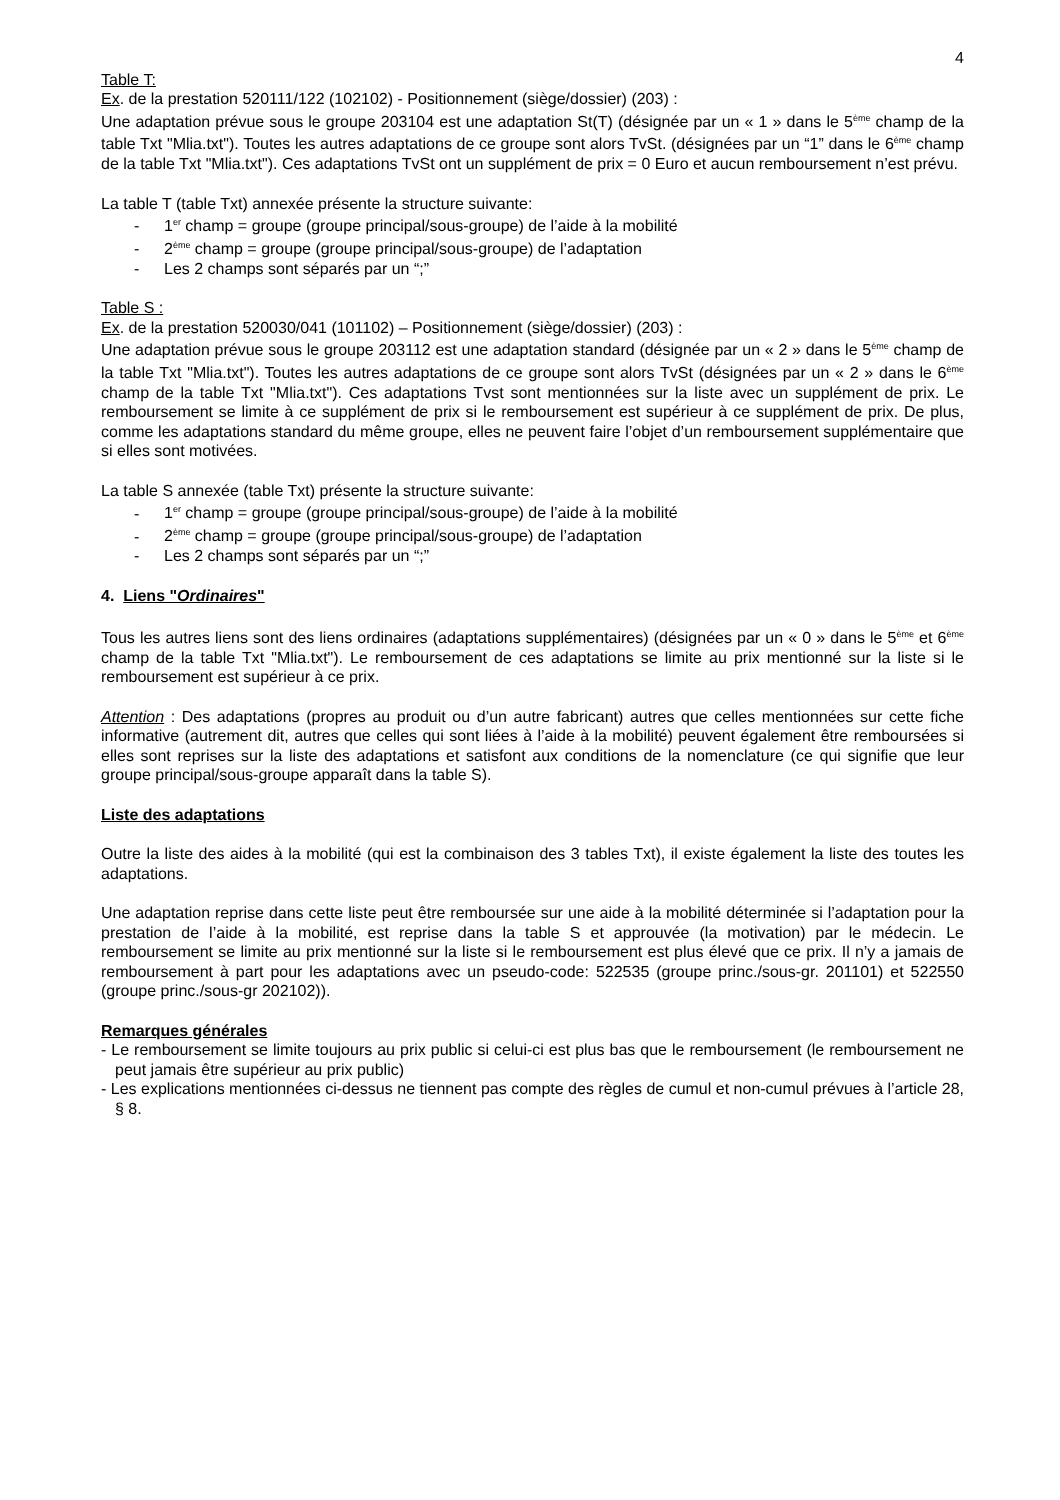4
Table T:
Ex. de la prestation 520111/122 (102102) - Positionnement (siège/dossier) (203) :
Une adaptation prévue sous le groupe 203104 est une adaptation St(T) (désignée par un « 1 » dans le 5<sup>ème</sup> champ de la table Txt "Mlia.txt"). Toutes les autres adaptations de ce groupe sont alors TvSt. (désignées par un “1” dans le 6<sup>ème</sup> champ de la table Txt "Mlia.txt"). Ces adaptations TvSt ont un supplément de prix = 0 Euro et aucun remboursement n’est prévu.
La table T (table Txt) annexée présente la structure suivante:
- 1<sup>er</sup> champ = groupe (groupe principal/sous-groupe) de l’aide à la mobilité
- 2<sup>ème</sup> champ = groupe (groupe principal/sous-groupe) de l’adaptation
- Les 2 champs sont séparés par un “;”
Table S :
Ex. de la prestation 520030/041 (101102) – Positionnement (siège/dossier) (203) :
Une adaptation prévue sous le groupe 203112 est une adaptation standard (désignée par un « 2 » dans le 5<sup>ème</sup> champ de la table Txt "Mlia.txt"). Toutes les autres adaptations de ce groupe sont alors TvSt (désignées par un « 2 » dans le 6<sup>ème</sup> champ de la table Txt "Mlia.txt"). Ces adaptations Tvst sont mentionnées sur la liste avec un supplément de prix. Le remboursement se limite à ce supplément de prix si le remboursement est supérieur à ce supplément de prix. De plus, comme les adaptations standard du même groupe, elles ne peuvent faire l’objet d’un remboursement supplémentaire que si elles sont motivées.
La table S annexée (table Txt) présente la structure suivante:
- 1<sup>er</sup> champ = groupe (groupe principal/sous-groupe) de l’aide à la mobilité
- 2<sup>ème</sup> champ = groupe (groupe principal/sous-groupe) de l’adaptation
- Les 2 champs sont séparés par un “;”
4. Liens "Ordinaires"
Tous les autres liens sont des liens ordinaires (adaptations supplémentaires) (désignées par un « 0 » dans le 5<sup>ème</sup> et 6<sup>ème</sup> champ de la table Txt "Mlia.txt"). Le remboursement de ces adaptations se limite au prix mentionné sur la liste si le remboursement est supérieur à ce prix.
Attention : Des adaptations (propres au produit ou d’un autre fabricant) autres que celles mentionnées sur cette fiche informative (autrement dit, autres que celles qui sont liées à l’aide à la mobilité) peuvent également être remboursées si elles sont reprises sur la liste des adaptations et satisfont aux conditions de la nomenclature (ce qui signifie que leur groupe principal/sous-groupe apparaît dans la table S).
Liste des adaptations
Outre la liste des aides à la mobilité (qui est la combinaison des 3 tables Txt), il existe également la liste des toutes les adaptations.
Une adaptation reprise dans cette liste peut être remboursée sur une aide à la mobilité déterminée si l’adaptation pour la prestation de l’aide à la mobilité, est reprise dans la table S et approuvée (la motivation) par le médecin. Le remboursement se limite au prix mentionné sur la liste si le remboursement est plus élevé que ce prix. Il n’y a jamais de remboursement à part pour les adaptations avec un pseudo-code: 522535 (groupe princ./sous-gr. 201101) et 522550 (groupe princ./sous-gr 202102)).
Remarques générales
- Le remboursement se limite toujours au prix public si celui-ci est plus bas que le remboursement (le remboursement ne peut jamais être supérieur au prix public)
- Les explications mentionnées ci-dessus ne tiennent pas compte des règles de cumul et non-cumul prévues à l’article 28, § 8.